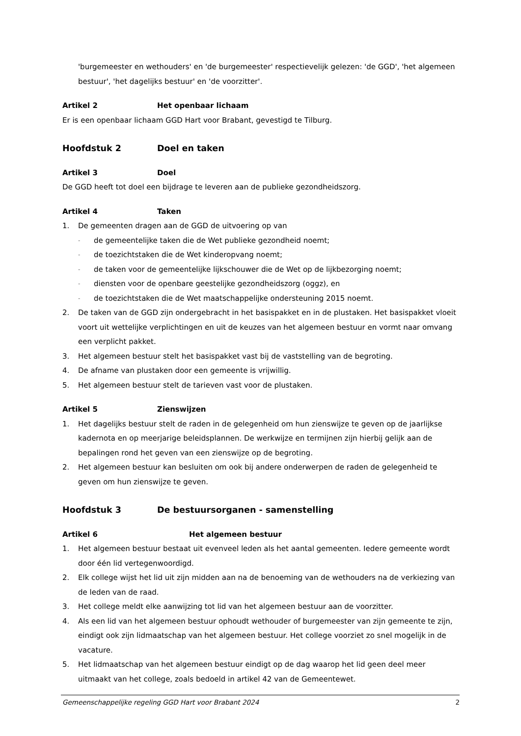'burgemeester en wethouders' en 'de burgemeester' respectievelijk gelezen: 'de GGD', 'het algemeen bestuur', 'het dagelijks bestuur' en 'de voorzitter'.
Artikel 2 Het openbaar lichaam
Er is een openbaar lichaam GGD Hart voor Brabant, gevestigd te Tilburg.
Hoofdstuk 2 Doel en taken
Artikel 3 Doel
De GGD heeft tot doel een bijdrage te leveren aan de publieke gezondheidszorg.
Artikel 4 Taken
1. De gemeenten dragen aan de GGD de uitvoering op van
- de gemeentelijke taken die de Wet publieke gezondheid noemt;
- de toezichtstaken die de Wet kinderopvang noemt;
- de taken voor de gemeentelijke lijkschouwer die de Wet op de lijkbezorging noemt;
- diensten voor de openbare geestelijke gezondheidszorg (oggz), en
- de toezichtstaken die de Wet maatschappelijke ondersteuning 2015 noemt.
2. De taken van de GGD zijn ondergebracht in het basispakket en in de plustaken. Het basispakket vloeit voort uit wettelijke verplichtingen en uit de keuzes van het algemeen bestuur en vormt naar omvang een verplicht pakket.
3. Het algemeen bestuur stelt het basispakket vast bij de vaststelling van de begroting.
4. De afname van plustaken door een gemeente is vrijwillig.
5. Het algemeen bestuur stelt de tarieven vast voor de plustaken.
Artikel 5 Zienswijzen
1. Het dagelijks bestuur stelt de raden in de gelegenheid om hun zienswijze te geven op de jaarlijkse kadernota en op meerjarige beleidsplannen. De werkwijze en termijnen zijn hierbij gelijk aan de bepalingen rond het geven van een zienswijze op de begroting.
2. Het algemeen bestuur kan besluiten om ook bij andere onderwerpen de raden de gelegenheid te geven om hun zienswijze te geven.
Hoofdstuk 3 De bestuursorganen - samenstelling
Artikel 6 Het algemeen bestuur
1. Het algemeen bestuur bestaat uit evenveel leden als het aantal gemeenten. Iedere gemeente wordt door één lid vertegenwoordigd.
2. Elk college wijst het lid uit zijn midden aan na de benoeming van de wethouders na de verkiezing van de leden van de raad.
3. Het college meldt elke aanwijzing tot lid van het algemeen bestuur aan de voorzitter.
4. Als een lid van het algemeen bestuur ophoudt wethouder of burgemeester van zijn gemeente te zijn, eindigt ook zijn lidmaatschap van het algemeen bestuur. Het college voorziet zo snel mogelijk in de vacature.
5. Het lidmaatschap van het algemeen bestuur eindigt op de dag waarop het lid geen deel meer uitmaakt van het college, zoals bedoeld in artikel 42 van de Gemeentewet.
Gemeenschappelijke regeling GGD Hart voor Brabant 2024 2